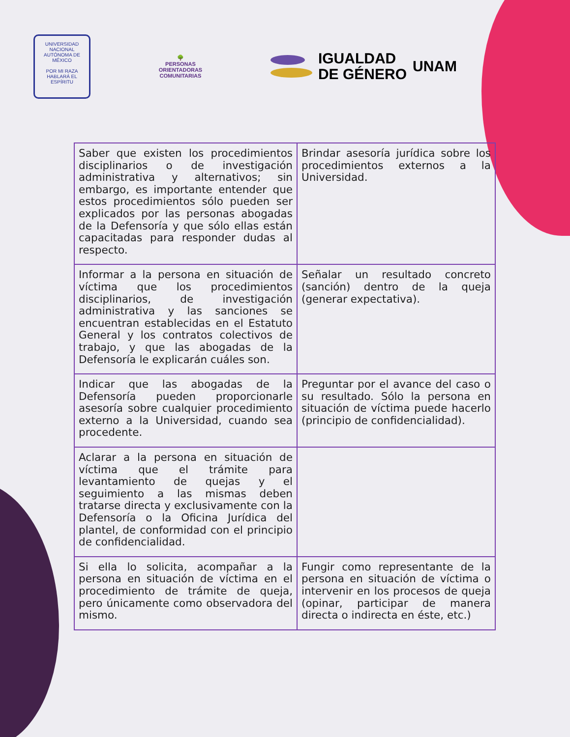UNIVERSIDAD NACIONAL AUTÓNOMA DE MÉXICO
POR MI RAZA HABLARÁ EL ESPÍRITU
🌳
PERSONAS
ORIENTADORAS
COMUNITARIAS
IGUALDAD
DE GÉNERO
UNAM
| Saber que existen los procedimientos disciplinarios o de investigación administrativa y alternativos; sin embargo, es importante entender que estos procedimientos sólo pueden ser explicados por las personas abogadas de la Defensoría y que sólo ellas están capacitadas para responder dudas al respecto. | Brindar asesoría jurídica sobre los procedimientos externos a la Universidad. |
| Informar a la persona en situación de víctima que los procedimientos disciplinarios, de investigación administrativa y las sanciones se encuentran establecidas en el Estatuto General y los contratos colectivos de trabajo, y que las abogadas de la Defensoría le explicarán cuáles son. | Señalar un resultado concreto (sanción) dentro de la queja (generar expectativa). |
| Indicar que las abogadas de la Defensoría pueden proporcionarle asesoría sobre cualquier procedimiento externo a la Universidad, cuando sea procedente. | Preguntar por el avance del caso o su resultado. Sólo la persona en situación de víctima puede hacerlo (principio de confidencialidad). |
| Aclarar a la persona en situación de víctima que el trámite para levantamiento de quejas y el seguimiento a las mismas deben tratarse directa y exclusivamente con la Defensoría o la Oficina Jurídica del plantel, de conformidad con el principio de confidencialidad. | |
| Si ella lo solicita, acompañar a la persona en situación de víctima en el procedimiento de trámite de queja, pero únicamente como observadora del mismo. | Fungir como representante de la persona en situación de víctima o intervenir en los procesos de queja (opinar, participar de manera directa o indirecta en éste, etc.) |